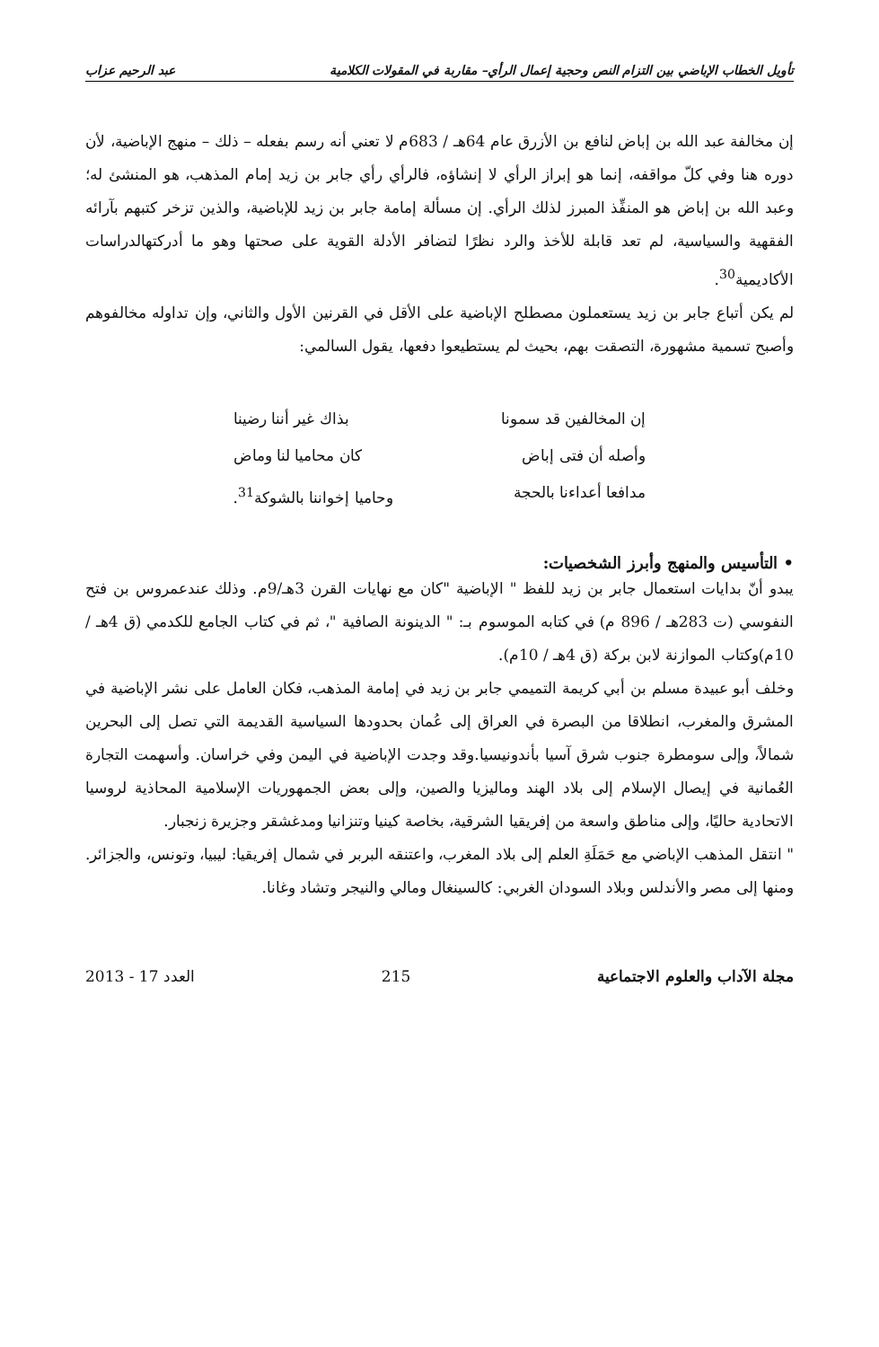تأويل الخطاب الإباضي بين التزام النص وحجية إعمال الرأي– مقاربة في المقولات الكلامية عبد الرحيم عزاب
إن مخالفة عبد الله بن إباض لنافع بن الأزرق عام 64هـ / 683م لا تعني أنه رسم بفعله – ذلك – منهج الإباضية، لأن دوره هنا وفي كلّ مواقفه، إنما هو إبراز الرأي لا إنشاؤه، فالرأي رأي جابر بن زيد إمام المذهب، هو المنشئ له؛ وعبد الله بن إباض هو المنفِّذ المبرز لذلك الرأي. إن مسألة إمامة جابر بن زيد للإباضية، والذين تزخر كتبهم بآرائه الفقهية والسياسية، لم تعد قابلة للأخذ والرد نظرًا لتضافر الأدلة القوية على صحتها وهو ما أدركتهالدراسات الأكاديمية<sup>30</sup>.
لم يكن أتباع جابر بن زيد يستعملون مصطلح الإباضية على الأقل في القرنين الأول والثاني، وإن تداوله مخالفوهم وأصبح تسمية مشهورة، التصقت بهم، بحيث لم يستطيعوا دفعها، يقول السالمي:
إن المخالفين قد سمونا بذاك غير أننا رضينا
وأصله أن فتى إباض كان محاميا لنا وماض
مدافعا أعداءنا بالحجة وحاميا إخواننا بالشوكة<sup>31</sup>.
• التأسيس والمنهج وأبرز الشخصيات:
يبدو أنّ بدايات استعمال جابر بن زيد للفظ " الإباضية "كان مع نهايات القرن 3هـ/9م. وذلك عندعمروس بن فتح النفوسي (ت 283هـ / 896 م) في كتابه الموسوم بـ: " الدينونة الصافية "، ثم في كتاب الجامع للكدمي (ق 4هـ / 10م)وكتاب الموازنة لابن بركة (ق 4هـ / 10م).
وخلف أبو عبيدة مسلم بن أبي كريمة التميمي جابر بن زيد في إمامة المذهب، فكان العامل على نشر الإباضية في المشرق والمغرب، انطلاقا من البصرة في العراق إلى عُمان بحدودها السياسية القديمة التي تصل إلى البحرين شمالاً، وإلى سومطرة جنوب شرق آسيا بأندونيسيا.وقد وجدت الإباضية في اليمن وفي خراسان. وأسهمت التجارة العُمانية في إيصال الإسلام إلى بلاد الهند وماليزيا والصين، وإلى بعض الجمهوريات الإسلامية المحاذية لروسيا الاتحادية حاليًا، وإلى مناطق واسعة من إفريقيا الشرقية، بخاصة كينيا وتنزانيا ومدغشقر وجزيرة زنجبار.
" انتقل المذهب الإباضي مع حَمَلَةِ العلم إلى بلاد المغرب، واعتنقه البربر في شمال إفريقيا: ليبيا، وتونس، والجزائر. ومنها إلى مصر والأندلس وبلاد السودان الغربي: كالسينغال ومالي والنيجر وتشاد وغانا.
مجلة الآداب والعلوم الاجتماعية 215 العدد 17 - 2013